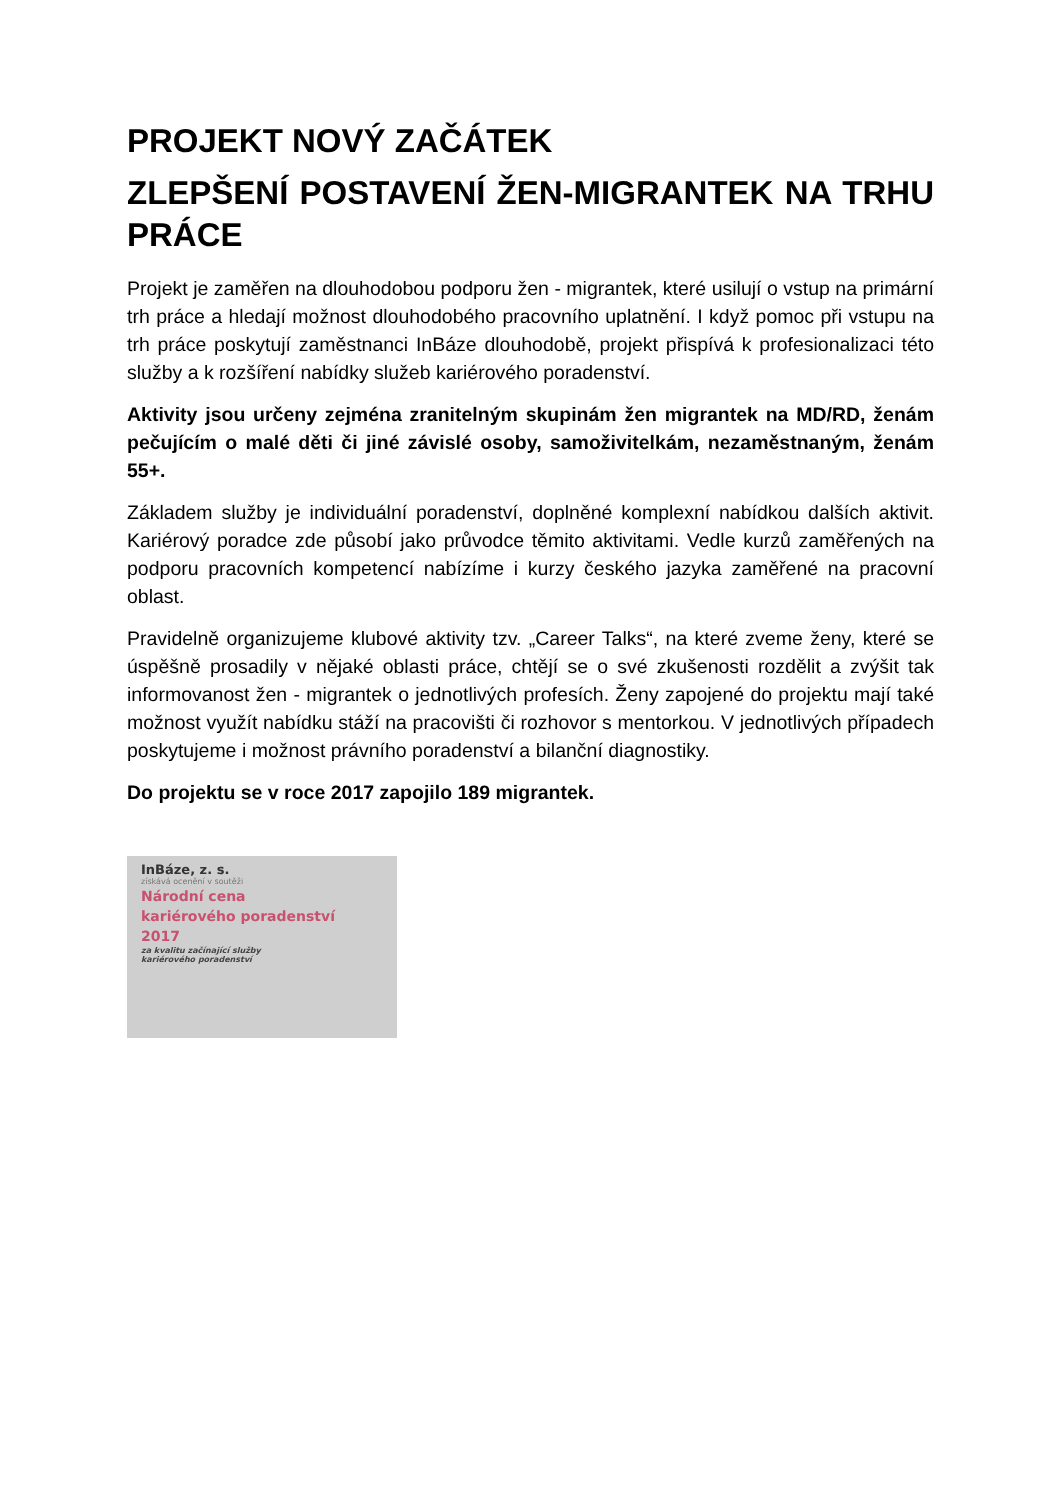PROJEKT NOVÝ ZAČÁTEK
ZLEPŠENÍ POSTAVENÍ ŽEN-MIGRANTEK NA TRHU PRÁCE
Projekt je zaměřen na dlouhodobou podporu žen - migrantek, které usilují o vstup na primární trh práce a hledají možnost dlouhodobého pracovního uplatnění. I když pomoc při vstupu na trh práce poskytují zaměstnanci InBáze dlouhodobě, projekt přispívá k profesionalizaci této služby a k rozšíření nabídky služeb kariérového poradenství.
Aktivity jsou určeny zejména zranitelným skupinám žen migrantek na MD/RD, ženám pečujícím o malé děti či jiné závislé osoby, samoživitelkám, nezaměstnaným, ženám 55+.
Základem služby je individuální poradenství, doplněné komplexní nabídkou dalších aktivit. Kariérový poradce zde působí jako průvodce těmito aktivitami. Vedle kurzů zaměřených na podporu pracovních kompetencí nabízíme i kurzy českého jazyka zaměřené na pracovní oblast.
Pravidelně organizujeme klubové aktivity tzv. „Career Talks“, na které zveme ženy, které se úspěšně prosadily v nějaké oblasti práce, chtějí se o své zkušenosti rozdělit a zvýšit tak informovanost žen - migrantek o jednotlivých profesích. Ženy zapojené do projektu mají také možnost využít nabídku stáží na pracovišti či rozhovor s mentorkou. V jednotlivých případech poskytujeme i možnost právního poradenství a bilanční diagnostiky.
Do projektu se v roce 2017 zapojilo 189 migrantek.
InBáze, z. s.
získává ocenění v soutěži
Národní cena
kariérového poradenství
2017
za kvalitu začínající služby
kariérového poradenství